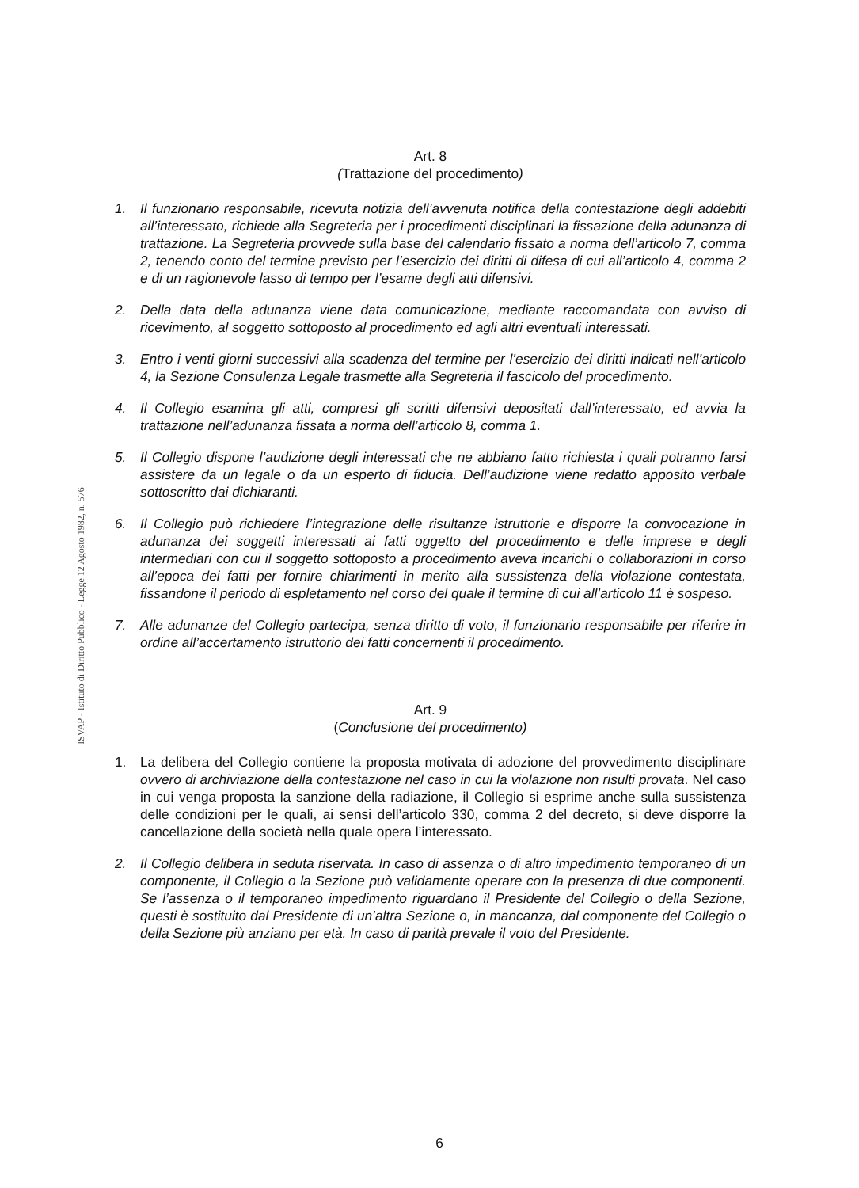ISVAP - Istituto di Diritto Pubblico - Legge 12 Agosto 1982, n. 576
Art. 8
(Trattazione del procedimento)
1. Il funzionario responsabile, ricevuta notizia dell’avvenuta notifica della contestazione degli addebiti all’interessato, richiede alla Segreteria per i procedimenti disciplinari la fissazione della adunanza di trattazione. La Segreteria provvede sulla base del calendario fissato a norma dell’articolo 7, comma 2, tenendo conto del termine previsto per l’esercizio dei diritti di difesa di cui all’articolo 4, comma 2 e di un ragionevole lasso di tempo per l’esame degli atti difensivi.
2. Della data della adunanza viene data comunicazione, mediante raccomandata con avviso di ricevimento, al soggetto sottoposto al procedimento ed agli altri eventuali interessati.
3. Entro i venti giorni successivi alla scadenza del termine per l’esercizio dei diritti indicati nell’articolo 4, la Sezione Consulenza Legale trasmette alla Segreteria il fascicolo del procedimento.
4. Il Collegio esamina gli atti, compresi gli scritti difensivi depositati dall’interessato, ed avvia la trattazione nell’adunanza fissata a norma dell’articolo 8, comma 1.
5. Il Collegio dispone l’audizione degli interessati che ne abbiano fatto richiesta i quali potranno farsi assistere da un legale o da un esperto di fiducia. Dell’audizione viene redatto apposito verbale sottoscritto dai dichiaranti.
6. Il Collegio può richiedere l’integrazione delle risultanze istruttorie e disporre la convocazione in adunanza dei soggetti interessati ai fatti oggetto del procedimento e delle imprese e degli intermediari con cui il soggetto sottoposto a procedimento aveva incarichi o collaborazioni in corso all’epoca dei fatti per fornire chiarimenti in merito alla sussistenza della violazione contestata, fissandone il periodo di espletamento nel corso del quale il termine di cui all’articolo 11 è sospeso.
7. Alle adunanze del Collegio partecipa, senza diritto di voto, il funzionario responsabile per riferire in ordine all’accertamento istruttorio dei fatti concernenti il procedimento.
Art. 9
(Conclusione del procedimento)
1. La delibera del Collegio contiene la proposta motivata di adozione del provvedimento disciplinare ovvero di archiviazione della contestazione nel caso in cui la violazione non risulti provata. Nel caso in cui venga proposta la sanzione della radiazione, il Collegio si esprime anche sulla sussistenza delle condizioni per le quali, ai sensi dell’articolo 330, comma 2 del decreto, si deve disporre la cancellazione della società nella quale opera l’interessato.
2. Il Collegio delibera in seduta riservata. In caso di assenza o di altro impedimento temporaneo di un componente, il Collegio o la Sezione può validamente operare con la presenza di due componenti. Se l’assenza o il temporaneo impedimento riguardano il Presidente del Collegio o della Sezione, questi è sostituito dal Presidente di un’altra Sezione o, in mancanza, dal componente del Collegio o della Sezione più anziano per età. In caso di parità prevale il voto del Presidente.
6